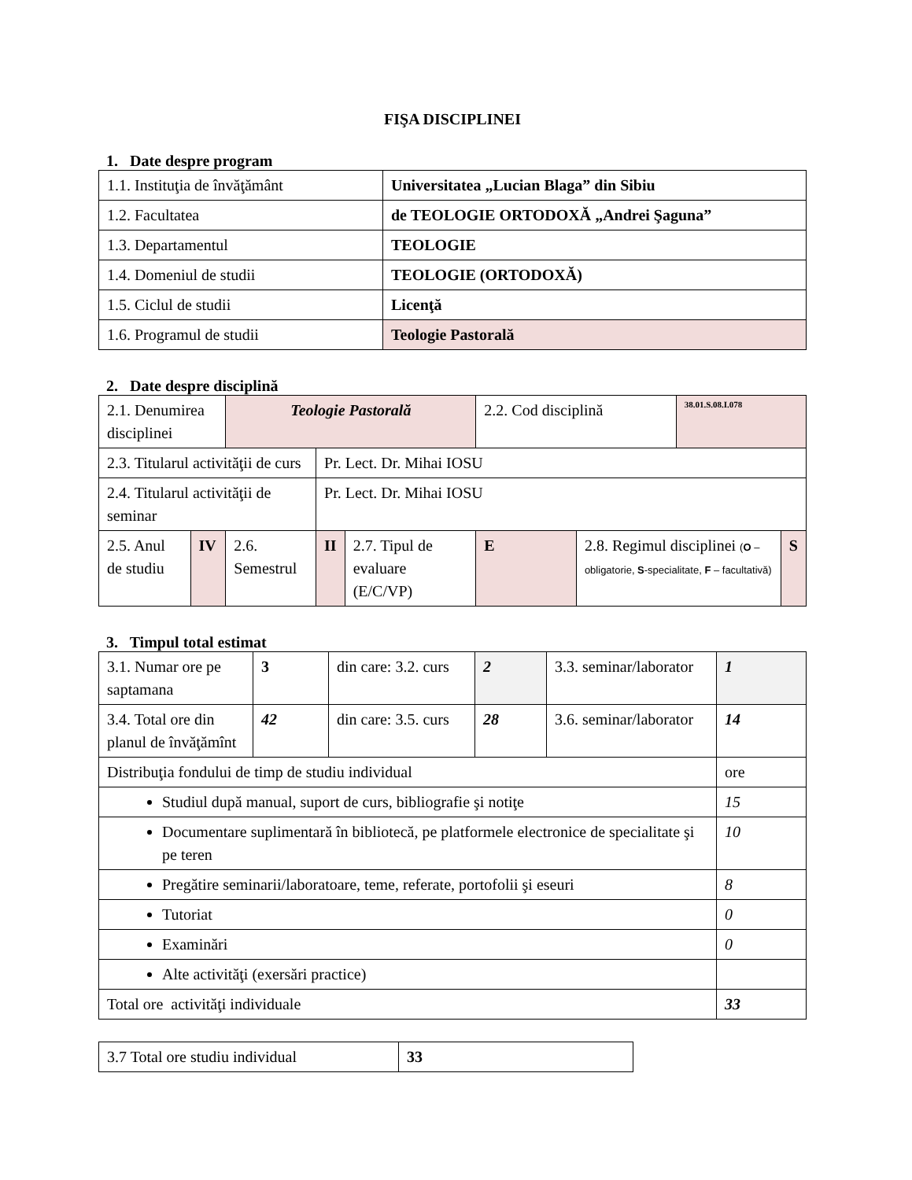FIŞA DISCIPLINEI
1. Date despre program
| 1.1. Instituţia de învăţământ | Universitatea „Lucian Blaga” din Sibiu |
| 1.2. Facultatea | de TEOLOGIE ORTODOXĂ „Andrei Şaguna” |
| 1.3. Departamentul | TEOLOGIE |
| 1.4. Domeniul de studii | TEOLOGIE (ORTODOXĂ) |
| 1.5. Ciclul de studii | Licenţă |
| 1.6. Programul de studii | Teologie Pastorală |
2. Date despre disciplină
| 2.1. Denumirea disciplinei | | Teologie Pastorală | | | 2.2. Cod disciplină | | 38.01.S.08.I.078 | |
| 2.3. Titularul activităţii de curs | | | Pr. Lect. Dr. Mihai IOSU | | | | | |
| 2.4. Titularul activităţii de seminar | | | Pr. Lect. Dr. Mihai IOSU | | | | | |
| 2.5. Anul de studiu | IV | 2.6. Semestrul | II | 2.7. Tipul de evaluare (E/C/VP) | E | 2.8. Regimul disciplinei ( O – obligatorie, S -specialitate, F – facultativă) | | S |
3. Timpul total estimat
| 3.1. Numar ore pe saptamana | 3 | din care: 3.2. curs | 2 | 3.3. seminar/laborator | 1 |
| 3.4. Total ore din planul de învăţămînt | 42 | din care: 3.5. curs | 28 | 3.6. seminar/laborator | 14 |
| Distribuţia fondului de timp de studiu individual | | | | | ore |
| Studiul după manual, suport de curs, bibliografie şi notiţe | | | | | 15 |
| Documentare suplimentară în bibliotecă, pe platformele electronice de specialitate şi pe teren | | | | | 10 |
| Pregătire seminarii/laboratoare, teme, referate, portofolii şi eseuri | | | | | 8 |
| Tutoriat | | | | | 0 |
| Examinări | | | | | 0 |
| Alte activităţi (exersări practice) | | | | | |
| Total ore activităţi individuale | | | | | 33 |
| 3.7 Total ore studiu individual | 33 |